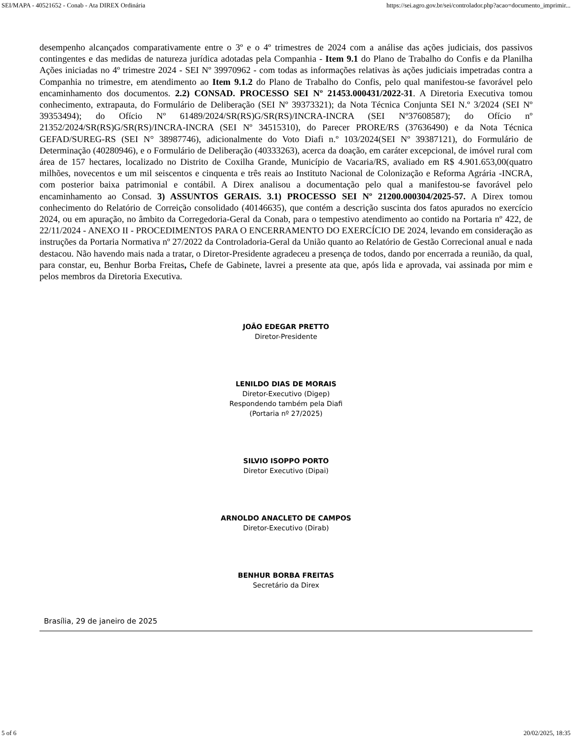SEI/MAPA - 40521652 - Conab - Ata DIREX Ordinária https://sei.agro.gov.br/sei/controlador.php?acao=documento_imprimir...
desempenho alcançados comparativamente entre o 3º e o 4º trimestres de 2024 com a análise das ações judiciais, dos passivos contingentes e das medidas de natureza jurídica adotadas pela Companhia - Item 9.1 do Plano de Trabalho do Confis e da Planilha Ações iniciadas no 4º trimestre 2024 - SEI Nº 39970962 - com todas as informações relativas às ações judiciais impetradas contra a Companhia no trimestre, em atendimento ao Item 9.1.2 do Plano de Trabalho do Confis, pelo qual manifestou-se favorável pelo encaminhamento dos documentos. 2.2) CONSAD. PROCESSO SEI Nº 21453.000431/2022-31. A Diretoria Executiva tomou conhecimento, extrapauta, do Formulário de Deliberação (SEI Nº 39373321); da Nota Técnica Conjunta SEI N.º 3/2024 (SEI Nº 39353494); do Ofício Nº 61489/2024/SR(RS)G/SR(RS)/INCRA-INCRA (SEI Nº37608587); do Ofício nº 21352/2024/SR(RS)G/SR(RS)/INCRA-INCRA (SEI Nº 34515310), do Parecer PRORE/RS (37636490) e da Nota Técnica GEFAD/SUREG-RS (SEI N° 38987746), adicionalmente do Voto Diafi n.º 103/2024(SEI Nº 39387121), do Formulário de Determinação (40280946), e o Formulário de Deliberação (40333263), acerca da doação, em caráter excepcional, de imóvel rural com área de 157 hectares, localizado no Distrito de Coxilha Grande, Município de Vacaria/RS, avaliado em R$ 4.901.653,00(quatro milhões, novecentos e um mil seiscentos e cinquenta e três reais ao Instituto Nacional de Colonização e Reforma Agrária -INCRA, com posterior baixa patrimonial e contábil. A Direx analisou a documentação pelo qual a manifestou-se favorável pelo encaminhamento ao Consad. 3) ASSUNTOS GERAIS. 3.1) PROCESSO SEI Nº 21200.000304/2025-57. A Direx tomou conhecimento do Relatório de Correição consolidado (40146635), que contém a descrição suscinta dos fatos apurados no exercício 2024, ou em apuração, no âmbito da Corregedoria-Geral da Conab, para o tempestivo atendimento ao contido na Portaria nº 422, de 22/11/2024 - ANEXO II - PROCEDIMENTOS PARA O ENCERRAMENTO DO EXERCÍCIO DE 2024, levando em consideração as instruções da Portaria Normativa nº 27/2022 da Controladoria-Geral da União quanto ao Relatório de Gestão Correcional anual e nada destacou. Não havendo mais nada a tratar, o Diretor-Presidente agradeceu a presença de todos, dando por encerrada a reunião, da qual, para constar, eu, Benhur Borba Freitas, Chefe de Gabinete, lavrei a presente ata que, após lida e aprovada, vai assinada por mim e pelos membros da Diretoria Executiva.
JOÃO EDEGAR PRETTO
Diretor-Presidente
LENILDO DIAS DE MORAIS
Diretor-Executivo (Digep)
Respondendo também pela Diafi
(Portaria nº 27/2025)
SILVIO ISOPPO PORTO
Diretor Executivo (Dipai)
ARNOLDO ANACLETO DE CAMPOS
Diretor-Executivo (Dirab)
BENHUR BORBA FREITAS
Secretário da Direx
Brasília, 29 de janeiro de 2025
5 of 6 20/02/2025, 18:35